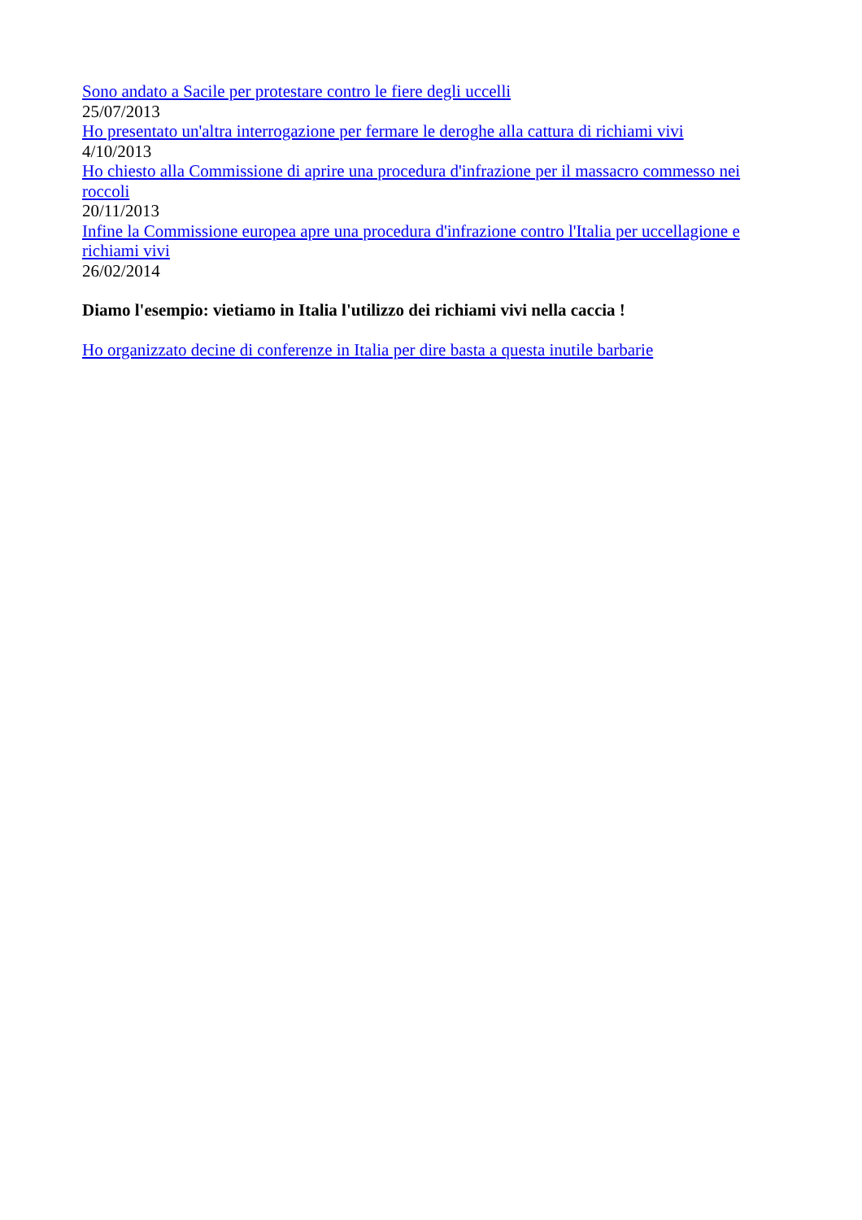Sono andato a Sacile per protestare contro le fiere degli uccelli
25/07/2013
Ho presentato un'altra interrogazione per fermare le deroghe alla cattura di richiami vivi
4/10/2013
Ho chiesto alla Commissione di aprire una procedura d'infrazione per il massacro commesso nei roccoli
20/11/2013
Infine la Commissione europea apre una procedura d'infrazione contro l'Italia per uccellagione e richiami vivi
26/02/2014
Diamo l'esempio: vietiamo in Italia l'utilizzo dei richiami vivi nella caccia !
Ho organizzato decine di conferenze in Italia per dire basta a questa inutile barbarie